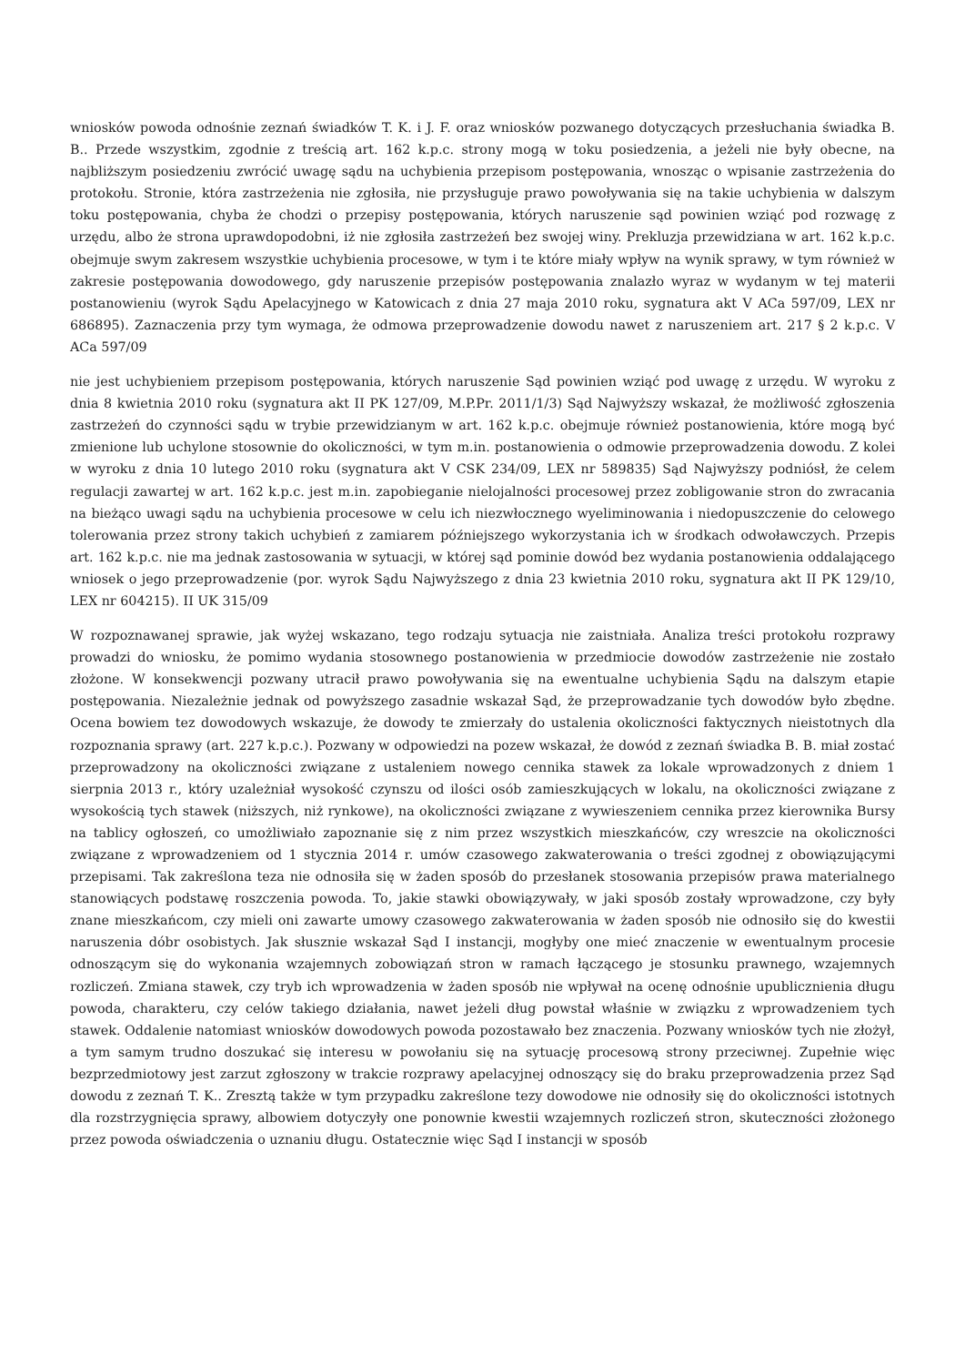wniosków powoda odnośnie zeznań świadków T. K. i J. F. oraz wniosków pozwanego dotyczących przesłuchania świadka B. B.. Przede wszystkim, zgodnie z treścią art. 162 k.p.c. strony mogą w toku posiedzenia, a jeżeli nie były obecne, na najbliższym posiedzeniu zwrócić uwagę sądu na uchybienia przepisom postępowania, wnosząc o wpisanie zastrzeżenia do protokołu. Stronie, która zastrzeżenia nie zgłosiła, nie przysługuje prawo powoływania się na takie uchybienia w dalszym toku postępowania, chyba że chodzi o przepisy postępowania, których naruszenie sąd powinien wziąć pod rozwagę z urzędu, albo że strona uprawdopodobni, iż nie zgłosiła zastrzeżeń bez swojej winy. Prekluzja przewidziana w art. 162 k.p.c. obejmuje swym zakresem wszystkie uchybienia procesowe, w tym i te które miały wpływ na wynik sprawy, w tym również w zakresie postępowania dowodowego, gdy naruszenie przepisów postępowania znalazło wyraz w wydanym w tej materii postanowieniu (wyrok Sądu Apelacyjnego w Katowicach z dnia 27 maja 2010 roku, sygnatura akt V ACa 597/09, LEX nr 686895). Zaznaczenia przy tym wymaga, że odmowa przeprowadzenie dowodu nawet z naruszeniem art. 217 § 2 k.p.c. V ACa 597/09
nie jest uchybieniem przepisom postępowania, których naruszenie Sąd powinien wziąć pod uwagę z urzędu. W wyroku z dnia 8 kwietnia 2010 roku (sygnatura akt II PK 127/09, M.P.Pr. 2011/1/3) Sąd Najwyższy wskazał, że możliwość zgłoszenia zastrzeżeń do czynności sądu w trybie przewidzianym w art. 162 k.p.c. obejmuje również postanowienia, które mogą być zmienione lub uchylone stosownie do okoliczności, w tym m.in. postanowienia o odmowie przeprowadzenia dowodu. Z kolei w wyroku z dnia 10 lutego 2010 roku (sygnatura akt V CSK 234/09, LEX nr 589835) Sąd Najwyższy podniósł, że celem regulacji zawartej w art. 162 k.p.c. jest m.in. zapobieganie nielojalności procesowej przez zobligowanie stron do zwracania na bieżąco uwagi sądu na uchybienia procesowe w celu ich niezwłocznego wyeliminowania i niedopuszczenie do celowego tolerowania przez strony takich uchybień z zamiarem późniejszego wykorzystania ich w środkach odwoławczych. Przepis art. 162 k.p.c. nie ma jednak zastosowania w sytuacji, w której sąd pominie dowód bez wydania postanowienia oddalającego wniosek o jego przeprowadzenie (por. wyrok Sądu Najwyższego z dnia 23 kwietnia 2010 roku, sygnatura akt II PK 129/10, LEX nr 604215). II UK 315/09
W rozpoznawanej sprawie, jak wyżej wskazano, tego rodzaju sytuacja nie zaistniała. Analiza treści protokołu rozprawy prowadzi do wniosku, że pomimo wydania stosownego postanowienia w przedmiocie dowodów zastrzeżenie nie zostało złożone. W konsekwencji pozwany utracił prawo powoływania się na ewentualne uchybienia Sądu na dalszym etapie postępowania. Niezależnie jednak od powyższego zasadnie wskazał Sąd, że przeprowadzanie tych dowodów było zbędne. Ocena bowiem tez dowodowych wskazuje, że dowody te zmierzały do ustalenia okoliczności faktycznych nieistotnych dla rozpoznania sprawy (art. 227 k.p.c.). Pozwany w odpowiedzi na pozew wskazał, że dowód z zeznań świadka B. B. miał zostać przeprowadzony na okoliczności związane z ustaleniem nowego cennika stawek za lokale wprowadzonych z dniem 1 sierpnia 2013 r., który uzależniał wysokość czynszu od ilości osób zamieszkujących w lokalu, na okoliczności związane z wysokością tych stawek (niższych, niż rynkowe), na okoliczności związane z wywieszeniem cennika przez kierownika Bursy na tablicy ogłoszeń, co umożliwiało zapoznanie się z nim przez wszystkich mieszkańców, czy wreszcie na okoliczności związane z wprowadzeniem od 1 stycznia 2014 r. umów czasowego zakwaterowania o treści zgodnej z obowiązującymi przepisami. Tak zakreślona teza nie odnosiła się w żaden sposób do przesłanek stosowania przepisów prawa materialnego stanowiących podstawę roszczenia powoda. To, jakie stawki obowiązywały, w jaki sposób zostały wprowadzone, czy były znane mieszkańcom, czy mieli oni zawarte umowy czasowego zakwaterowania w żaden sposób nie odnosiło się do kwestii naruszenia dóbr osobistych. Jak słusznie wskazał Sąd I instancji, mogłyby one mieć znaczenie w ewentualnym procesie odnoszącym się do wykonania wzajemnych zobowiązań stron w ramach łączącego je stosunku prawnego, wzajemnych rozliczeń. Zmiana stawek, czy tryb ich wprowadzenia w żaden sposób nie wpływał na ocenę odnośnie upublicznienia długu powoda, charakteru, czy celów takiego działania, nawet jeżeli dług powstał właśnie w związku z wprowadzeniem tych stawek. Oddalenie natomiast wniosków dowodowych powoda pozostawało bez znaczenia. Pozwany wniosków tych nie złożył, a tym samym trudno doszukać się interesu w powołaniu się na sytuację procesową strony przeciwnej. Zupełnie więc bezprzedmiotowy jest zarzut zgłoszony w trakcie rozprawy apelacyjnej odnoszący się do braku przeprowadzenia przez Sąd dowodu z zeznań T. K.. Zresztą także w tym przypadku zakreślone tezy dowodowe nie odnosiły się do okoliczności istotnych dla rozstrzygnięcia sprawy, albowiem dotyczyły one ponownie kwestii wzajemnych rozliczeń stron, skuteczności złożonego przez powoda oświadczenia o uznaniu długu. Ostatecznie więc Sąd I instancji w sposób